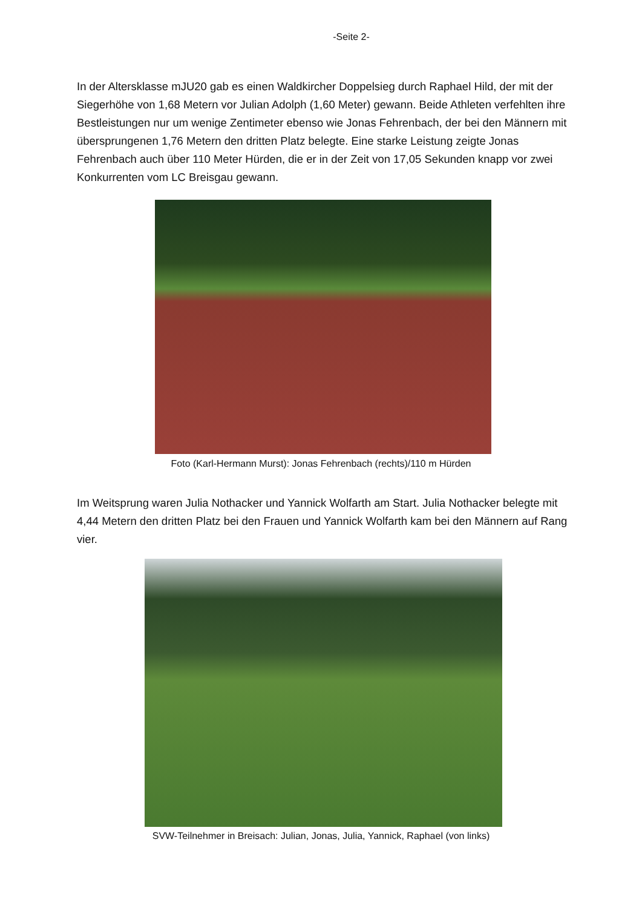-Seite 2-
In der Altersklasse mJU20 gab es einen Waldkircher Doppelsieg durch Raphael Hild, der mit der Siegerhöhe von 1,68 Metern vor Julian Adolph (1,60 Meter) gewann. Beide Athleten verfehlten ihre Bestleistungen nur um wenige Zentimeter ebenso wie Jonas Fehrenbach, der bei den Männern mit übersprungenen 1,76 Metern den dritten Platz belegte. Eine starke Leistung zeigte Jonas Fehrenbach auch über 110 Meter Hürden, die er in der Zeit von 17,05 Sekunden knapp vor zwei Konkurrenten vom LC Breisgau gewann.
Foto (Karl-Hermann Murst): Jonas Fehrenbach (rechts)/110 m Hürden
Im Weitsprung waren Julia Nothacker und Yannick Wolfarth am Start. Julia Nothacker belegte mit 4,44 Metern den dritten Platz bei den Frauen und Yannick Wolfarth kam bei den Männern auf Rang vier.
SVW-Teilnehmer in Breisach: Julian, Jonas, Julia, Yannick, Raphael (von links)